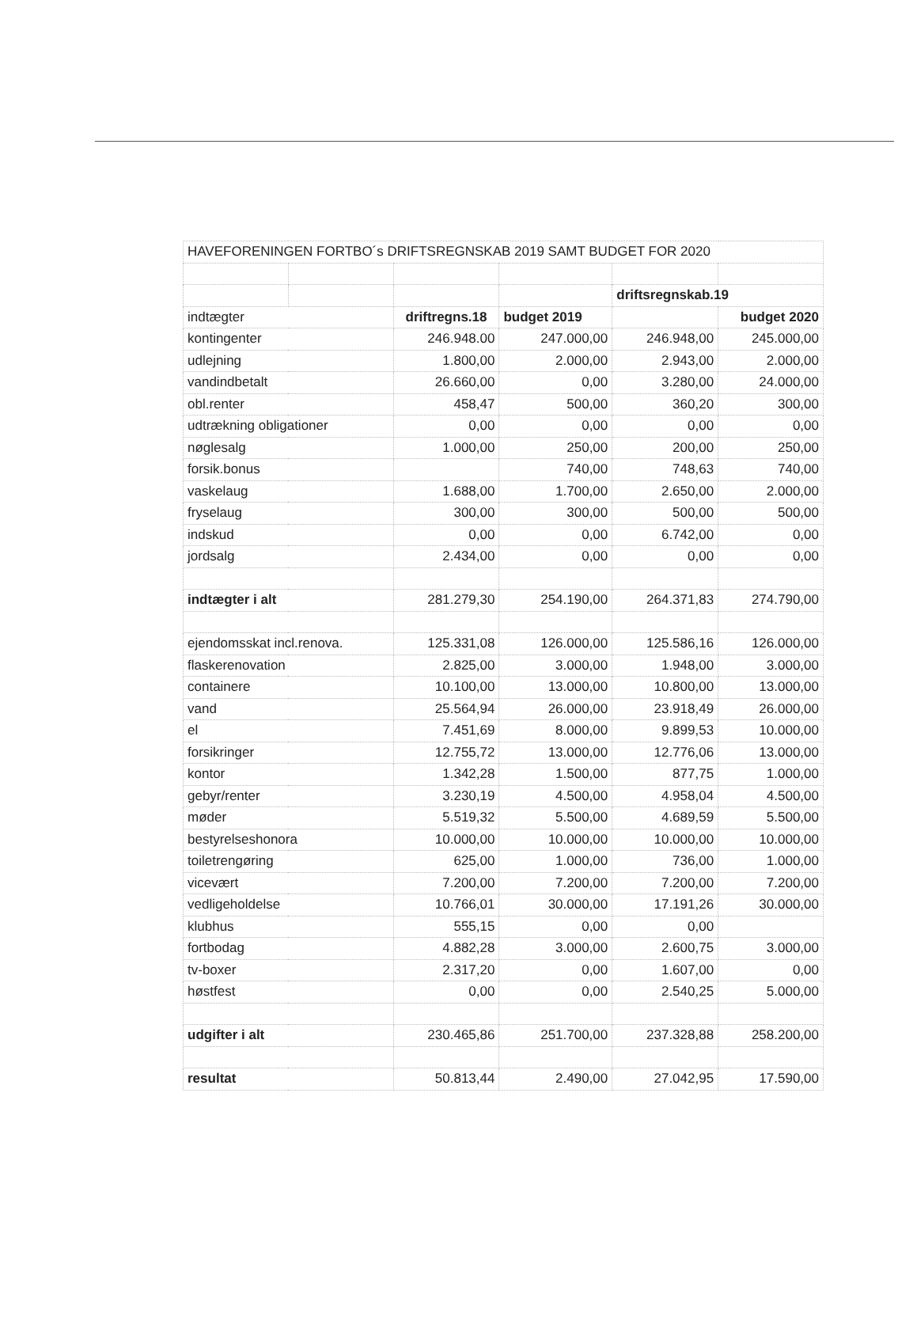| HAVEFORENINGEN FORTBO´s DRIFTSREGNSKAB 2019 SAMT BUDGET FOR 2020 | | | | | |
| | | | | driftsregnskab.19 | |
| indtægter | | driftregns.18 | budget 2019 | | budget 2020 |
| kontingenter | | 246.948.00 | 247.000,00 | 246.948,00 | 245.000,00 |
| udlejning | | 1.800,00 | 2.000,00 | 2.943,00 | 2.000,00 |
| vandindbetalt | | 26.660,00 | 0,00 | 3.280,00 | 24.000,00 |
| obl.renter | | 458,47 | 500,00 | 360,20 | 300,00 |
| udtrækning obligationer | | 0,00 | 0,00 | 0,00 | 0,00 |
| nøglesalg | | 1.000,00 | 250,00 | 200,00 | 250,00 |
| forsik.bonus | | | 740,00 | 748,63 | 740,00 |
| vaskelaug | | 1.688,00 | 1.700,00 | 2.650,00 | 2.000,00 |
| fryselaug | | 300,00 | 300,00 | 500,00 | 500,00 |
| indskud | | 0,00 | 0,00 | 6.742,00 | 0,00 |
| jordsalg | | 2.434,00 | 0,00 | 0,00 | 0,00 |
| indtægter i alt | | 281.279,30 | 254.190,00 | 264.371,83 | 274.790,00 |
| ejendomsskat incl.renova. | | 125.331,08 | 126.000,00 | 125.586,16 | 126.000,00 |
| flaskerenovation | | 2.825,00 | 3.000,00 | 1.948,00 | 3.000,00 |
| containere | | 10.100,00 | 13.000,00 | 10.800,00 | 13.000,00 |
| vand | | 25.564,94 | 26.000,00 | 23.918,49 | 26.000,00 |
| el | | 7.451,69 | 8.000,00 | 9.899,53 | 10.000,00 |
| forsikringer | | 12.755,72 | 13.000,00 | 12.776,06 | 13.000,00 |
| kontor | | 1.342,28 | 1.500,00 | 877,75 | 1.000,00 |
| gebyr/renter | | 3.230,19 | 4.500,00 | 4.958,04 | 4.500,00 |
| møder | | 5.519,32 | 5.500,00 | 4.689,59 | 5.500,00 |
| bestyrelseshonora | | 10.000,00 | 10.000,00 | 10.000,00 | 10.000,00 |
| toiletrengøring | | 625,00 | 1.000,00 | 736,00 | 1.000,00 |
| vicevært | | 7.200,00 | 7.200,00 | 7.200,00 | 7.200,00 |
| vedligeholdelse | | 10.766,01 | 30.000,00 | 17.191,26 | 30.000,00 |
| klubhus | | 555,15 | 0,00 | 0,00 | |
| fortbodag | | 4.882,28 | 3.000,00 | 2.600,75 | 3.000,00 |
| tv-boxer | | 2.317,20 | 0,00 | 1.607,00 | 0,00 |
| høstfest | | 0,00 | 0,00 | 2.540,25 | 5.000,00 |
| udgifter i alt | | 230.465,86 | 251.700,00 | 237.328,88 | 258.200,00 |
| resultat | | 50.813,44 | 2.490,00 | 27.042,95 | 17.590,00 |